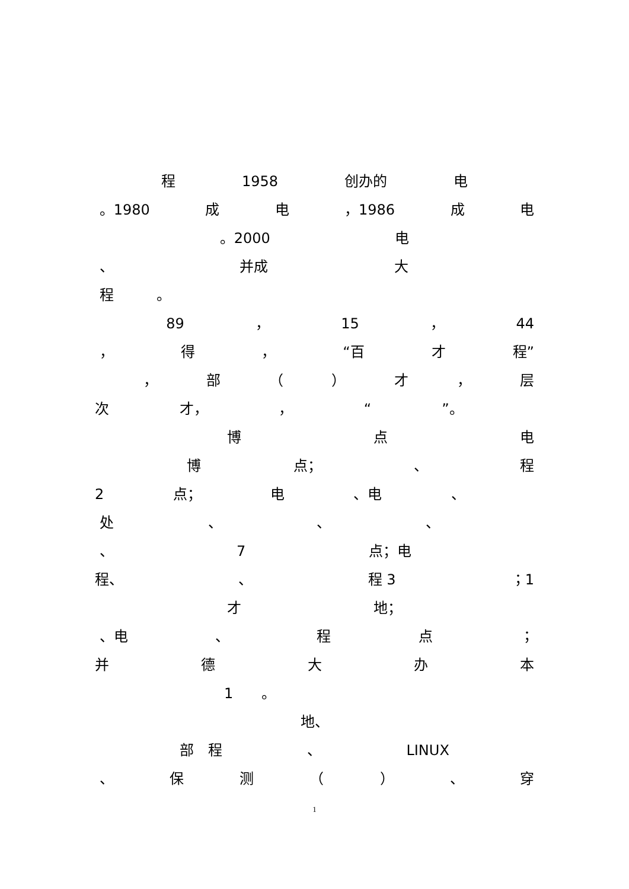程 1958 创办的 电
。1980 成电 ，1986 成电
。2000 电
、 并成 大
程　　　。
89 ， 15 ， 44
， 得 ， “百 才 程”
， 部 （ ） 才 ， 层
次 才， ， “”。
博点电
博 点； 、 程
2 点； 电 、电 、
处 、 、 、
、 7 点；电
程、 、 程 3 ；1
才 地；
、电 、 程点 ；
并德大办本
1　　。
地、
部　程 、 LINUX
、 保测 （ ） 、 穿
1